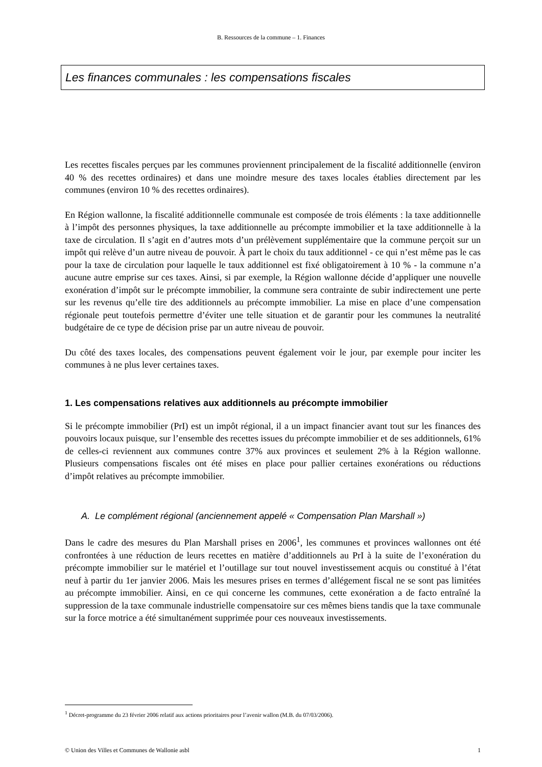B. Ressources de la commune – 1. Finances
Les finances communales : les compensations fiscales
Les recettes fiscales perçues par les communes proviennent principalement de la fiscalité additionnelle (environ 40 % des recettes ordinaires) et dans une moindre mesure des taxes locales établies directement par les communes (environ 10 % des recettes ordinaires).
En Région wallonne, la fiscalité additionnelle communale est composée de trois éléments : la taxe additionnelle à l’impôt des personnes physiques, la taxe additionnelle au précompte immobilier et la taxe additionnelle à la taxe de circulation. Il s’agit en d’autres mots d’un prélèvement supplémentaire que la commune perçoit sur un impôt qui relève d’un autre niveau de pouvoir. À part le choix du taux additionnel - ce qui n’est même pas le cas pour la taxe de circulation pour laquelle le taux additionnel est fixé obligatoirement à 10 % - la commune n’a aucune autre emprise sur ces taxes. Ainsi, si par exemple, la Région wallonne décide d’appliquer une nouvelle exonération d’impôt sur le précompte immobilier, la commune sera contrainte de subir indirectement une perte sur les revenus qu’elle tire des additionnels au précompte immobilier. La mise en place d’une compensation régionale peut toutefois permettre d’éviter une telle situation et de garantir pour les communes la neutralité budgétaire de ce type de décision prise par un autre niveau de pouvoir.
Du côté des taxes locales, des compensations peuvent également voir le jour, par exemple pour inciter les communes à ne plus lever certaines taxes.
1. Les compensations relatives aux additionnels au précompte immobilier
Si le précompte immobilier (PrI) est un impôt régional, il a un impact financier avant tout sur les finances des pouvoirs locaux puisque, sur l’ensemble des recettes issues du précompte immobilier et de ses additionnels, 61% de celles-ci reviennent aux communes contre 37% aux provinces et seulement 2% à la Région wallonne. Plusieurs compensations fiscales ont été mises en place pour pallier certaines exonérations ou réductions d’impôt relatives au précompte immobilier.
A. Le complément régional (anciennement appelé « Compensation Plan Marshall »)
Dans le cadre des mesures du Plan Marshall prises en 2006<sup>1</sup>, les communes et provinces wallonnes ont été confrontées à une réduction de leurs recettes en matière d’additionnels au PrI à la suite de l’exonération du précompte immobilier sur le matériel et l’outillage sur tout nouvel investissement acquis ou constitué à l’état neuf à partir du 1er janvier 2006. Mais les mesures prises en termes d’allégement fiscal ne se sont pas limitées au précompte immobilier. Ainsi, en ce qui concerne les communes, cette exonération a de facto entraîné la suppression de la taxe communale industrielle compensatoire sur ces mêmes biens tandis que la taxe communale sur la force motrice a été simultanément supprimée pour ces nouveaux investissements.
<sup>1</sup> Décret-programme du 23 février 2006 relatif aux actions prioritaires pour l’avenir wallon (M.B. du 07/03/2006).
© Union des Villes et Communes de Wallonie asbl 1